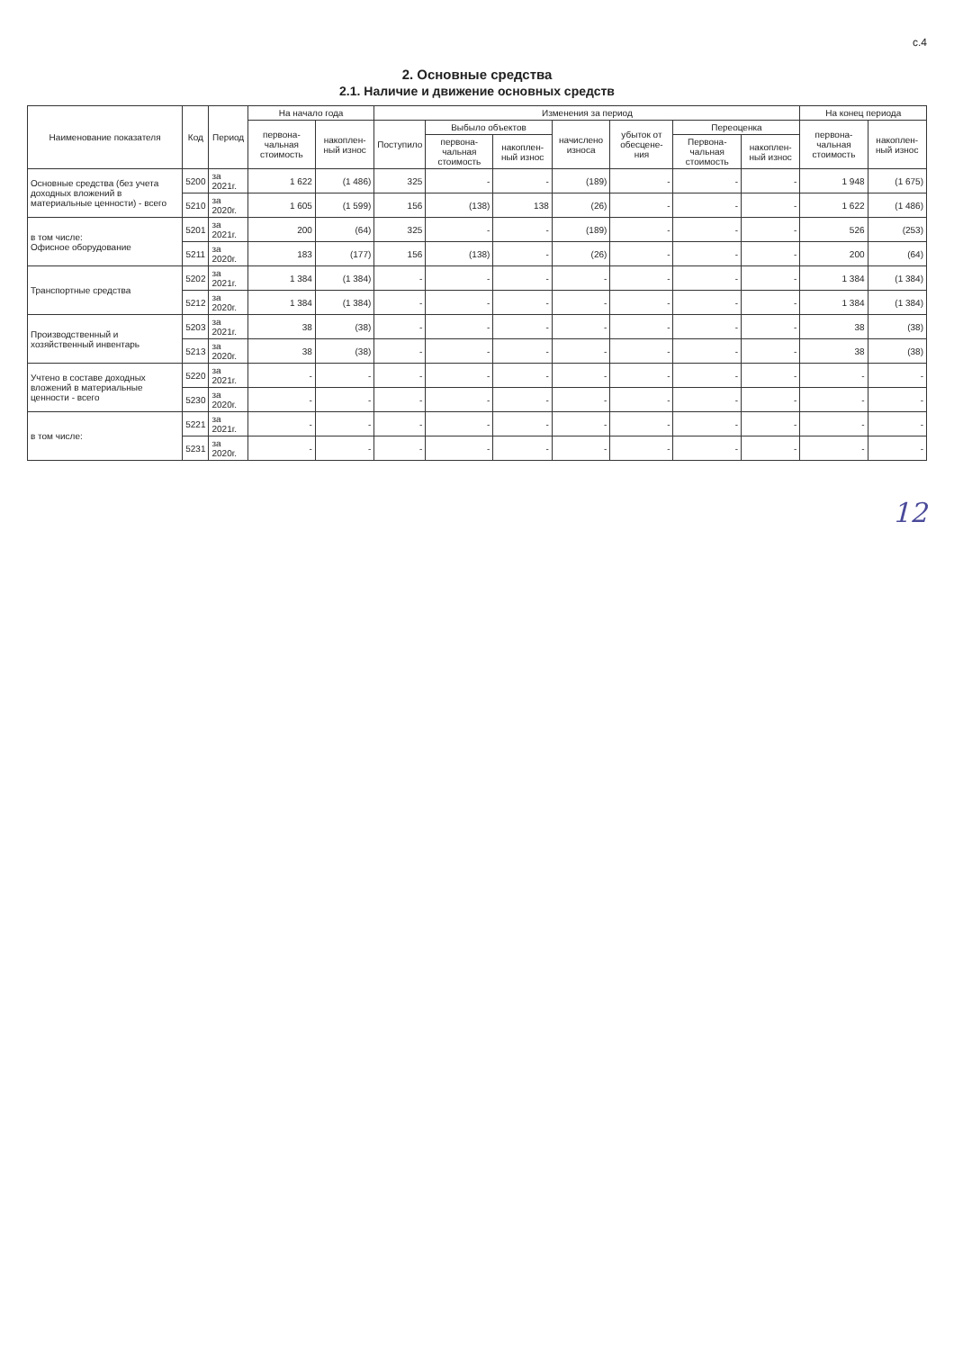с.4
2. Основные средства
2.1. Наличие и движение основных средств
| Наименование показателя | Код | Период | На начало года | | Изменения за период | | | | | | | На конец периода | |
| --- | --- | --- | --- | --- | --- | --- | --- | --- | --- | --- | --- | --- | --- |
| | | | первона-чальная стоимость | накоплен-ный износ | Поступило | Выбыло объектов | | начислено износа | убыток от обесцене-ния | Переоценка | | первона-чальная стоимость | накоплен-ный износ |
| | | | | | | первона-чальная стоимость | накоплен-ный износ | | | Первона-чальная стоимость | накоплен-ный износ | | |
| Основные средства (без учета доходных вложений в материальные ценности) - всего | 5200 | за 2021г. | 1 622 | (1 486) | 325 | - | - | (189) | - | - | - | 1 948 | (1 675) |
| | 5210 | за 2020г. | 1 605 | (1 599) | 156 | (138) | 138 | (26) | - | - | - | 1 622 | (1 486) |
| в том числе: Офисное оборудование | 5201 | за 2021г. | 200 | (64) | 325 | - | - | (189) | - | - | - | 526 | (253) |
| | 5211 | за 2020г. | 183 | (177) | 156 | (138) | - | (26) | - | - | - | 200 | (64) |
| Транспортные средства | 5202 | за 2021г. | 1 384 | (1 384) | - | - | - | - | - | - | - | 1 384 | (1 384) |
| | 5212 | за 2020г. | 1 384 | (1 384) | - | - | - | - | - | - | - | 1 384 | (1 384) |
| Производственный и хозяйственный инвентарь | 5203 | за 2021г. | 38 | (38) | - | - | - | - | - | - | - | 38 | (38) |
| | 5213 | за 2020г. | 38 | (38) | - | - | - | - | - | - | - | 38 | (38) |
| Учтено в составе доходных вложений в материальные ценности - всего | 5220 | за 2021г. | - | - | - | - | - | - | - | - | - | - | - |
| | 5230 | за 2020г. | - | - | - | - | - | - | - | - | - | - | - |
| в том числе: | 5221 | за 2021г. | - | - | - | - | - | - | - | - | - | - | - |
| | 5231 | за 2020г. | - | - | - | - | - | - | - | - | - | - | - |
12